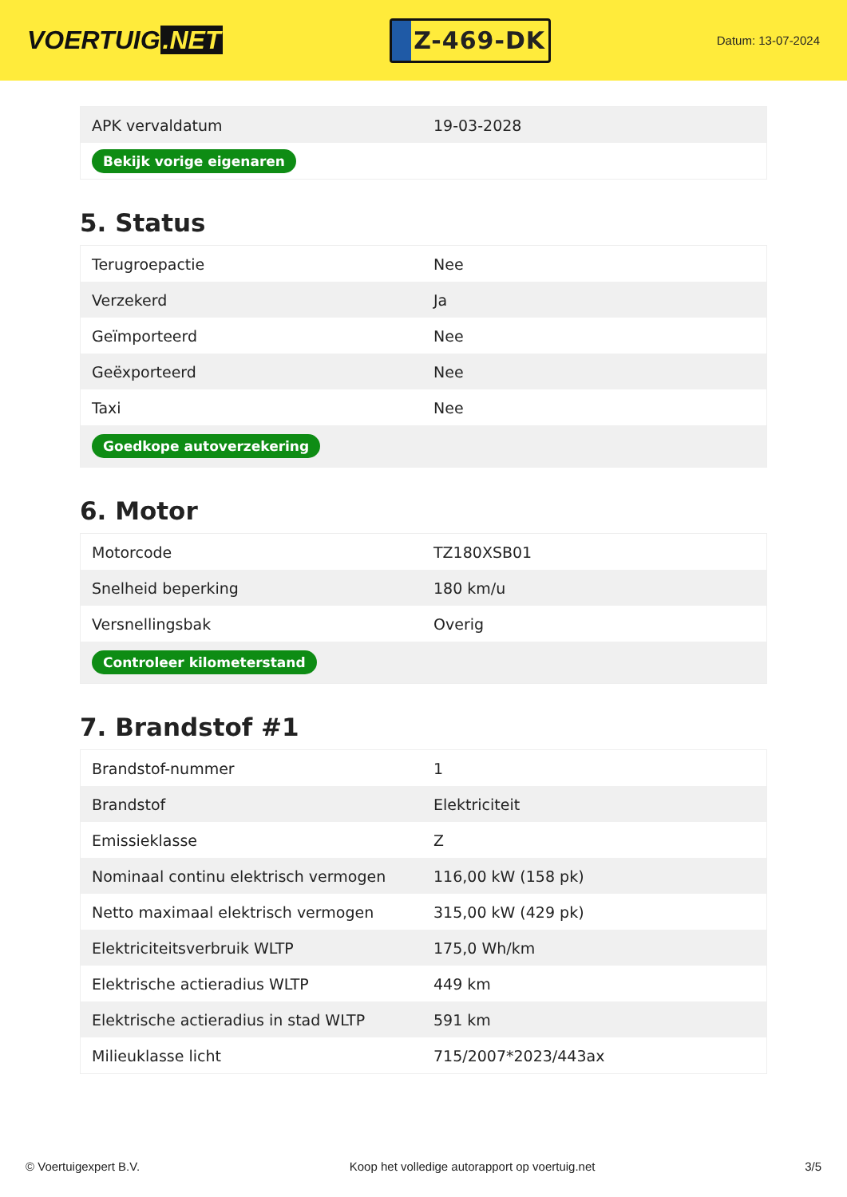VOERTUIG.NET
Z-469-DK
Datum: 13-07-2024
| APK vervaldatum | 19-03-2028 |
| Bekijk vorige eigenaren | |
5. Status
| Terugroepactie | Nee |
| Verzekerd | Ja |
| Geïmporteerd | Nee |
| Geëxporteerd | Nee |
| Taxi | Nee |
| Goedkope autoverzekering | |
6. Motor
| Motorcode | TZ180XSB01 |
| Snelheid beperking | 180 km/u |
| Versnellingsbak | Overig |
| Controleer kilometerstand | |
7. Brandstof #1
| Brandstof-nummer | 1 |
| Brandstof | Elektriciteit |
| Emissieklasse | Z |
| Nominaal continu elektrisch vermogen | 116,00 kW (158 pk) |
| Netto maximaal elektrisch vermogen | 315,00 kW (429 pk) |
| Elektriciteitsverbruik WLTP | 175,0 Wh/km |
| Elektrische actieradius WLTP | 449 km |
| Elektrische actieradius in stad WLTP | 591 km |
| Milieuklasse licht | 715/2007*2023/443ax |
© Voertuigexpert B.V. Koop het volledige autorapport op voertuig.net 3/5